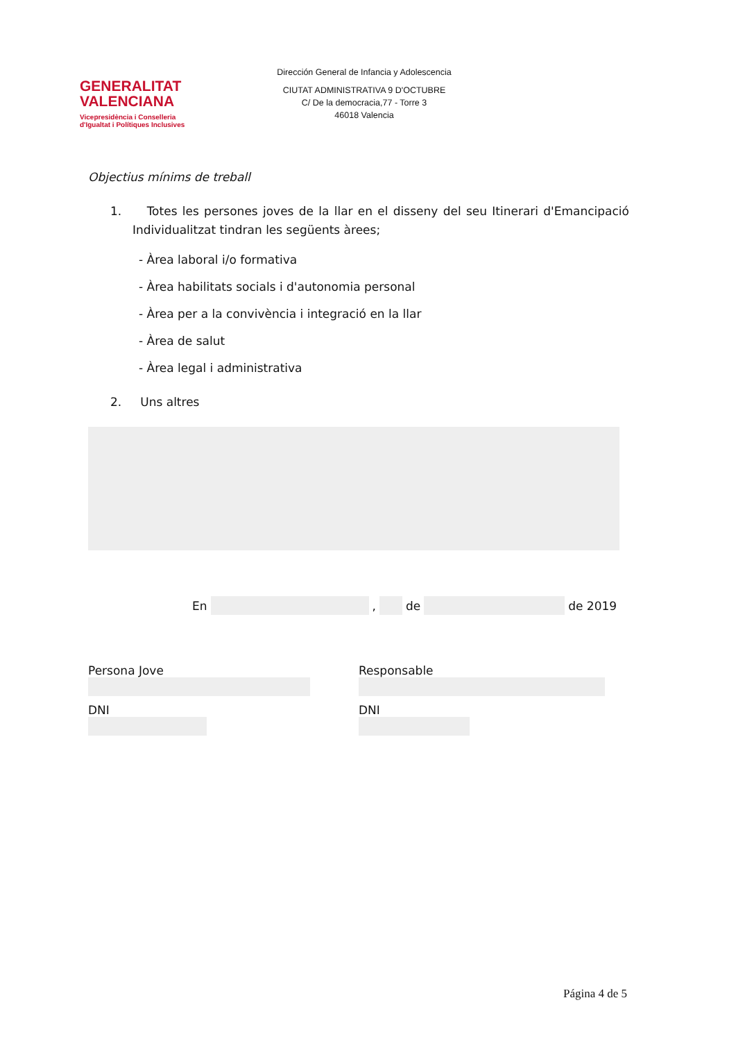GENERALITAT
VALENCIANA
Vicepresidència i Conselleria
d'Igualtat i Polítiques Inclusives
Dirección General de Infancia y Adolescencia
CIUTAT ADMINISTRATIVA 9 D'OCTUBRE
C/ De la democracia,77 - Torre 3
46018 Valencia
Objectius mínims de treball
1. Totes les persones joves de la llar en el disseny del seu Itinerari d'Emancipació Individualitzat tindran les següents àrees;
- Àrea laboral i/o formativa
- Àrea habilitats socials i d'autonomia personal
- Àrea per a la convivència i integració en la llar
- Àrea de salut
- Àrea legal i administrativa
2. Uns altres
En , de de 2019
Persona Jove
DNI
Responsable
DNI
Página 4 de 5